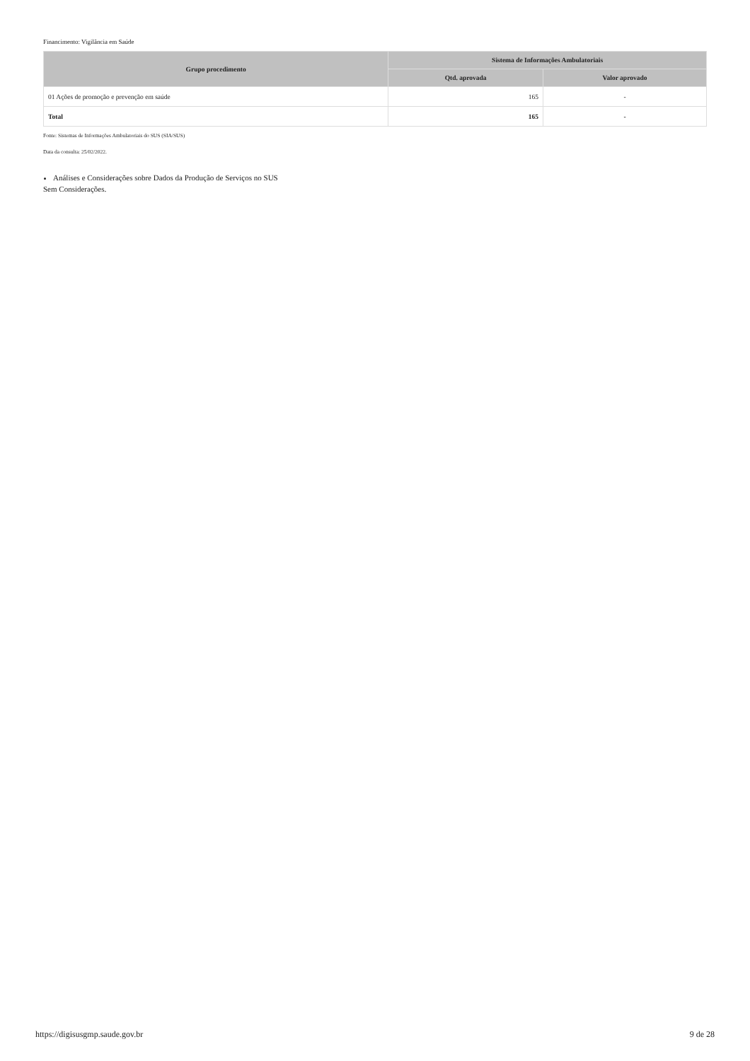Financimento: Vigilância em Saúde
| Grupo procedimento | Sistema de Informações Ambulatoriais | |
| --- | --- | --- |
| | Qtd. aprovada | Valor aprovado |
| 01 Ações de promoção e prevenção em saúde | 165 | - |
| Total | 165 | - |
Fonte: Sistemas de Informações Ambulatoriais do SUS (SIA/SUS)
Data da consulta: 25/02/2022.
Análises e Considerações sobre Dados da Produção de Serviços no SUS
Sem Considerações.
https://digisusgmp.saude.gov.br 9 de 28